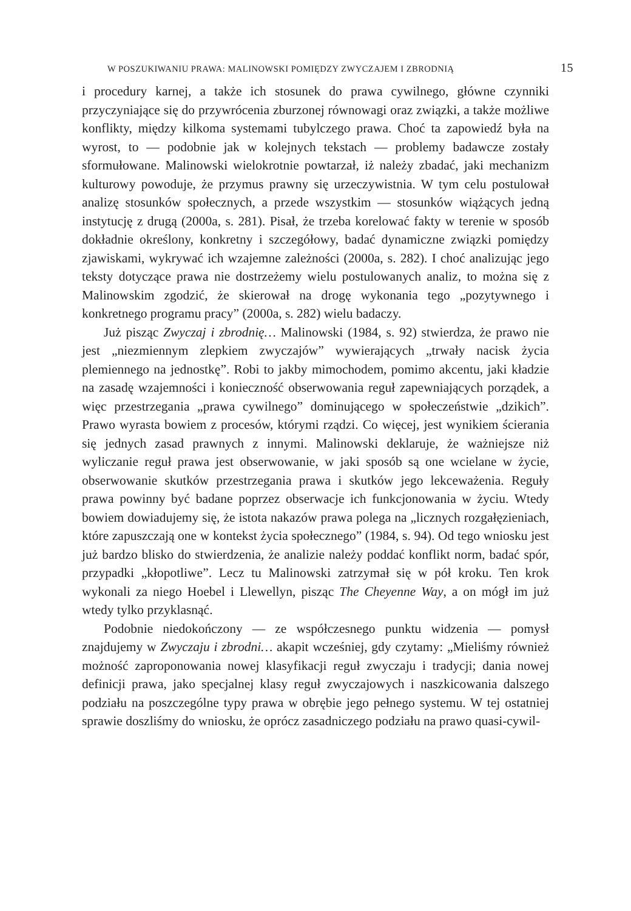W POSZUKIWANIU PRAWA: MALINOWSKI POMIĘDZY ZWYCZAJEM I ZBRODNIĄ 15
i procedury karnej, a także ich stosunek do prawa cywilnego, główne czynniki przyczyniające się do przywrócenia zburzonej równowagi oraz związki, a także możliwe konflikty, między kilkoma systemami tubylczego prawa. Choć ta zapowiedź była na wyrost, to — podobnie jak w kolejnych tekstach — problemy badawcze zostały sformułowane. Malinowski wielokrotnie powtarzał, iż należy zbadać, jaki mechanizm kulturowy powoduje, że przymus prawny się urzeczywistnia. W tym celu postulował analizę stosunków społecznych, a przede wszystkim — stosunków wiążących jedną instytucję z drugą (2000a, s. 281). Pisał, że trzeba korelować fakty w terenie w sposób dokładnie określony, konkretny i szczegółowy, badać dynamiczne związki pomiędzy zjawiskami, wykrywać ich wzajemne zależności (2000a, s. 282). I choć analizując jego teksty dotyczące prawa nie dostrzeżemy wielu postulowanych analiz, to można się z Malinowskim zgodzić, że skierował na drogę wykonania tego „pozytywnego i konkretnego programu pracy” (2000a, s. 282) wielu badaczy.
Już pisząc Zwyczaj i zbrodnię… Malinowski (1984, s. 92) stwierdza, że prawo nie jest „niezmiennym zlepkiem zwyczajów” wywierających „trwały nacisk życia plemiennego na jednostkę”. Robi to jakby mimochodem, pomimo akcentu, jaki kładzie na zasadę wzajemności i konieczność obserwowania reguł zapewniających porządek, a więc przestrzegania „prawa cywilnego” dominującego w społeczeństwie „dzikich”. Prawo wyrasta bowiem z procesów, którymi rządzi. Co więcej, jest wynikiem ścierania się jednych zasad prawnych z innymi. Malinowski deklaruje, że ważniejsze niż wyliczanie reguł prawa jest obserwowanie, w jaki sposób są one wcielane w życie, obserwowanie skutków przestrzegania prawa i skutków jego lekceważenia. Reguły prawa powinny być badane poprzez obserwacje ich funkcjonowania w życiu. Wtedy bowiem dowiadujemy się, że istota nakazów prawa polega na „licznych rozgałęzieniach, które zapuszczają one w kontekst życia społecznego” (1984, s. 94). Od tego wniosku jest już bardzo blisko do stwierdzenia, że analizie należy poddać konflikt norm, badać spór, przypadki „kłopotliwe”. Lecz tu Malinowski zatrzymał się w pół kroku. Ten krok wykonali za niego Hoebel i Llewellyn, pisząc The Cheyenne Way, a on mógł im już wtedy tylko przyklasnąć.
Podobnie niedokończony — ze współczesnego punktu widzenia — pomysł znajdujemy w Zwyczaju i zbrodni… akapit wcześniej, gdy czytamy: „Mieliśmy również możność zaproponowania nowej klasyfikacji reguł zwyczaju i tradycji; dania nowej definicji prawa, jako specjalnej klasy reguł zwyczajowych i naszkicowania dalszego podziału na poszczególne typy prawa w obrębie jego pełnego systemu. W tej ostatniej sprawie doszliśmy do wniosku, że oprócz zasadniczego podziału na prawo quasi-cywil-